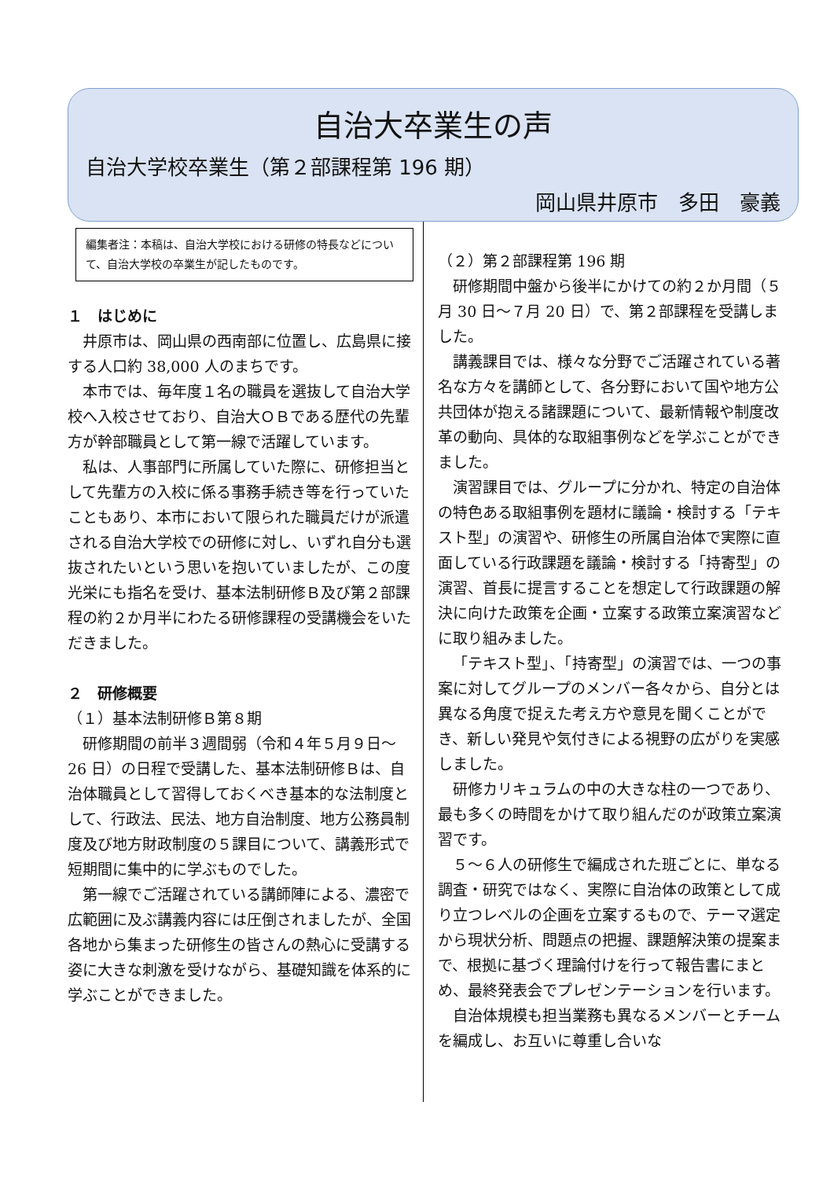自治大卒業生の声
自治大学校卒業生（第２部課程第 196 期）
岡山県井原市　多田　豪義
編集者注：本稿は、自治大学校における研修の特長などについて、自治大学校の卒業生が記したものです。
１　はじめに
井原市は、岡山県の西南部に位置し、広島県に接する人口約 38,000 人のまちです。
本市では、毎年度１名の職員を選抜して自治大学校へ入校させており、自治大ＯＢである歴代の先輩方が幹部職員として第一線で活躍しています。
私は、人事部門に所属していた際に、研修担当として先輩方の入校に係る事務手続き等を行っていたこともあり、本市において限られた職員だけが派遣される自治大学校での研修に対し、いずれ自分も選抜されたいという思いを抱いていましたが、この度光栄にも指名を受け、基本法制研修Ｂ及び第２部課程の約２か月半にわたる研修課程の受講機会をいただきました。
２　研修概要
（１）基本法制研修Ｂ第８期
研修期間の前半３週間弱（令和４年５月９日～26 日）の日程で受講した、基本法制研修Ｂは、自治体職員として習得しておくべき基本的な法制度として、行政法、民法、地方自治制度、地方公務員制度及び地方財政制度の５課目について、講義形式で短期間に集中的に学ぶものでした。
第一線でご活躍されている講師陣による、濃密で広範囲に及ぶ講義内容には圧倒されましたが、全国各地から集まった研修生の皆さんの熱心に受講する姿に大きな刺激を受けながら、基礎知識を体系的に学ぶことができました。
（２）第２部課程第 196 期
研修期間中盤から後半にかけての約２か月間（５月 30 日～７月 20 日）で、第２部課程を受講しました。
講義課目では、様々な分野でご活躍されている著名な方々を講師として、各分野において国や地方公共団体が抱える諸課題について、最新情報や制度改革の動向、具体的な取組事例などを学ぶことができました。
演習課目では、グループに分かれ、特定の自治体の特色ある取組事例を題材に議論・検討する「テキスト型」の演習や、研修生の所属自治体で実際に直面している行政課題を議論・検討する「持寄型」の演習、首長に提言することを想定して行政課題の解決に向けた政策を企画・立案する政策立案演習などに取り組みました。
「テキスト型」、「持寄型」の演習では、一つの事案に対してグループのメンバー各々から、自分とは異なる角度で捉えた考え方や意見を聞くことができ、新しい発見や気付きによる視野の広がりを実感しました。
研修カリキュラムの中の大きな柱の一つであり、最も多くの時間をかけて取り組んだのが政策立案演習です。
５～６人の研修生で編成された班ごとに、単なる調査・研究ではなく、実際に自治体の政策として成り立つレベルの企画を立案するもので、テーマ選定から現状分析、問題点の把握、課題解決策の提案まで、根拠に基づく理論付けを行って報告書にまとめ、最終発表会でプレゼンテーションを行います。
自治体規模も担当業務も異なるメンバーとチームを編成し、お互いに尊重し合いな